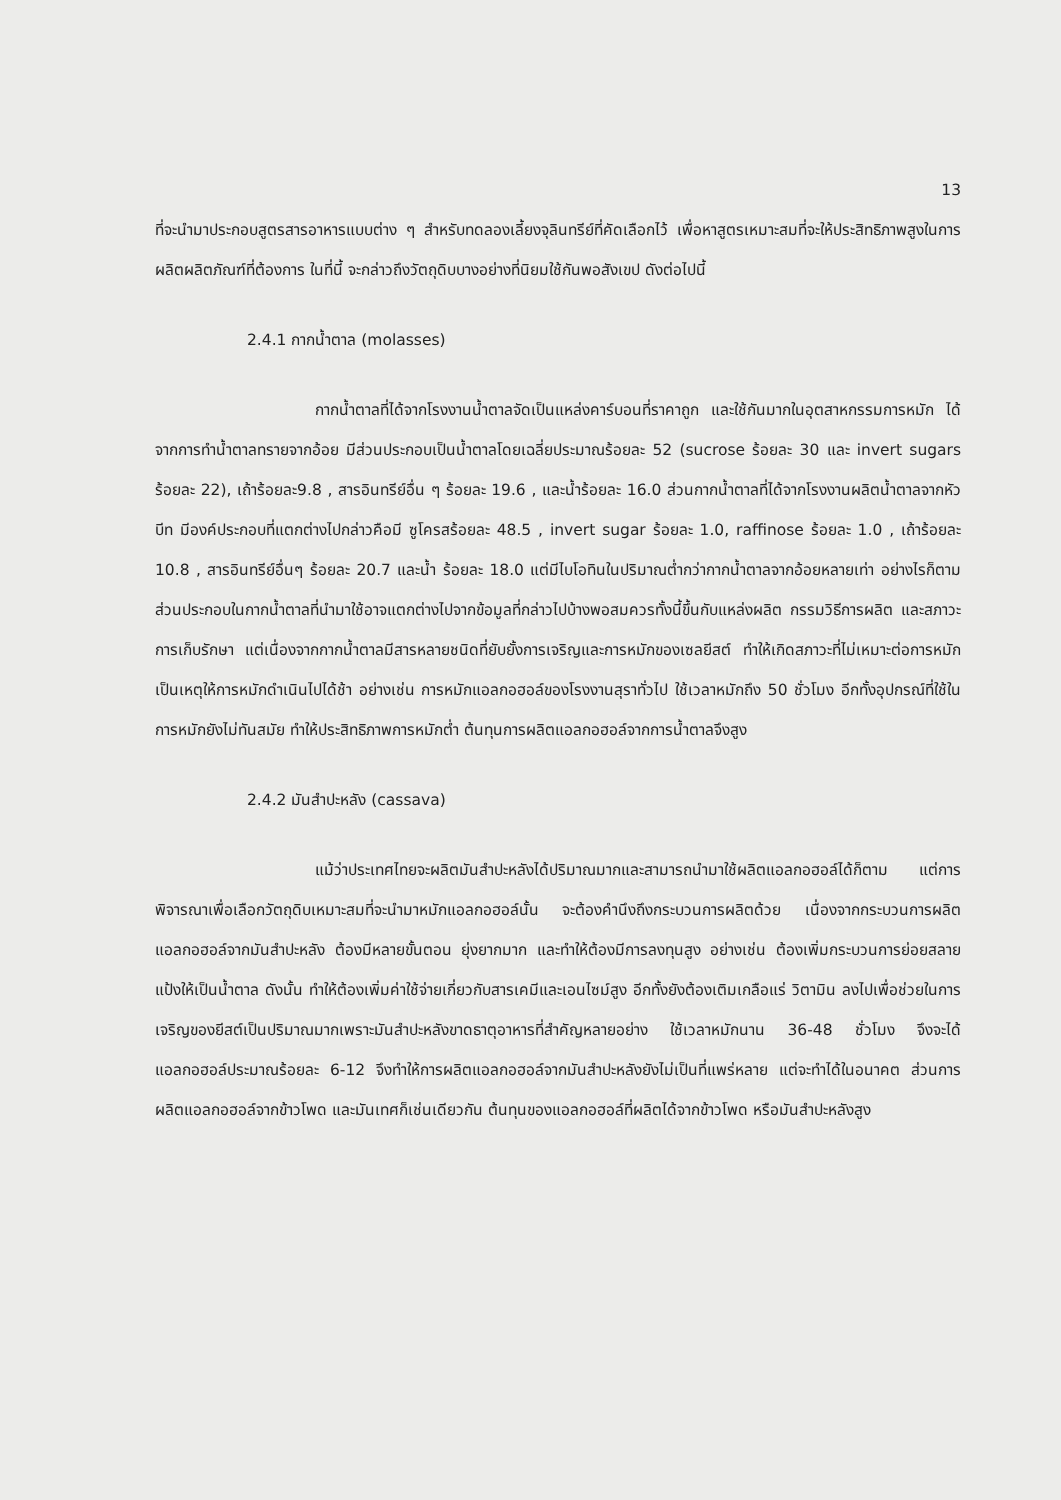13
ที่จะนำมาประกอบสูตรสารอาหารแบบต่าง ๆ สำหรับทดลองเลี้ยงจุลินทรีย์ที่คัดเลือกไว้ เพื่อหาสูตรเหมาะสมที่จะให้ประสิทธิภาพสูงในการผลิตผลิตภัณฑ์ที่ต้องการ ในที่นี้ จะกล่าวถึงวัตถุดิบบางอย่างที่นิยมใช้กันพอสังเขป ดังต่อไปนี้
2.4.1 กากน้ำตาล (molasses)
กากน้ำตาลที่ได้จากโรงงานน้ำตาลจัดเป็นแหล่งคาร์บอนที่ราคาถูก และใช้กันมากในอุตสาหกรรมการหมัก ได้จากการทำน้ำตาลทรายจากอ้อย มีส่วนประกอบเป็นน้ำตาลโดยเฉลี่ยประมาณร้อยละ 52 (sucrose ร้อยละ 30 และ invert sugars ร้อยละ 22), เถ้าร้อยละ9.8 , สารอินทรีย์อื่น ๆ ร้อยละ 19.6 , และน้ำร้อยละ 16.0 ส่วนกากน้ำตาลที่ได้จากโรงงานผลิตน้ำตาลจากหัวบีท มีองค์ประกอบที่แตกต่างไปกล่าวคือมี ซูโครสร้อยละ 48.5 , invert sugar ร้อยละ 1.0, raffinose ร้อยละ 1.0 , เถ้าร้อยละ 10.8 , สารอินทรีย์อื่นๆ ร้อยละ 20.7 และน้ำ ร้อยละ 18.0 แต่มีไบโอทินในปริมาณต่ำกว่ากากน้ำตาลจากอ้อยหลายเท่า อย่างไรก็ตามส่วนประกอบในกากน้ำตาลที่นำมาใช้อาจแตกต่างไปจากข้อมูลที่กล่าวไปบ้างพอสมควรทั้งนี้ขึ้นกับแหล่งผลิต กรรมวิธีการผลิต และสภาวะการเก็บรักษา แต่เนื่องจากกากน้ำตาลมีสารหลายชนิดที่ยับยั้งการเจริญและการหมักของเซลยีสต์ ทำให้เกิดสภาวะที่ไม่เหมาะต่อการหมัก เป็นเหตุให้การหมักดำเนินไปได้ช้า อย่างเช่น การหมักแอลกอฮอล์ของโรงงานสุราทั่วไป ใช้เวลาหมักถึง 50 ชั่วโมง อีกทั้งอุปกรณ์ที่ใช้ในการหมักยังไม่ทันสมัย ทำให้ประสิทธิภาพการหมักต่ำ ต้นทุนการผลิตแอลกอฮอล์จากการน้ำตาลจึงสูง
2.4.2 มันสำปะหลัง (cassava)
แม้ว่าประเทศไทยจะผลิตมันสำปะหลังได้ปริมาณมากและสามารถนำมาใช้ผลิตแอลกอฮอล์ได้ก็ตาม แต่การพิจารณาเพื่อเลือกวัตถุดิบเหมาะสมที่จะนำมาหมักแอลกอฮอล์นั้น จะต้องคำนึงถึงกระบวนการผลิตด้วย เนื่องจากกระบวนการผลิตแอลกอฮอล์จากมันสำปะหลัง ต้องมีหลายขั้นตอน ยุ่งยากมาก และทำให้ต้องมีการลงทุนสูง อย่างเช่น ต้องเพิ่มกระบวนการย่อยสลายแป้งให้เป็นน้ำตาล ดังนั้น ทำให้ต้องเพิ่มค่าใช้จ่ายเกี่ยวกับสารเคมีและเอนไซม์สูง อีกทั้งยังต้องเติมเกลือแร่ วิตามิน ลงไปเพื่อช่วยในการเจริญของยีสต์เป็นปริมาณมากเพราะมันสำปะหลังขาดธาตุอาหารที่สำคัญหลายอย่าง ใช้เวลาหมักนาน 36-48 ชั่วโมง จึงจะได้แอลกอฮอล์ประมาณร้อยละ 6-12 จึงทำให้การผลิตแอลกอฮอล์จากมันสำปะหลังยังไม่เป็นที่แพร่หลาย แต่จะทำได้ในอนาคต ส่วนการผลิตแอลกอฮอล์จากข้าวโพด และมันเทศก็เช่นเดียวกัน ต้นทุนของแอลกอฮอล์ที่ผลิตได้จากข้าวโพด หรือมันสำปะหลังสูง